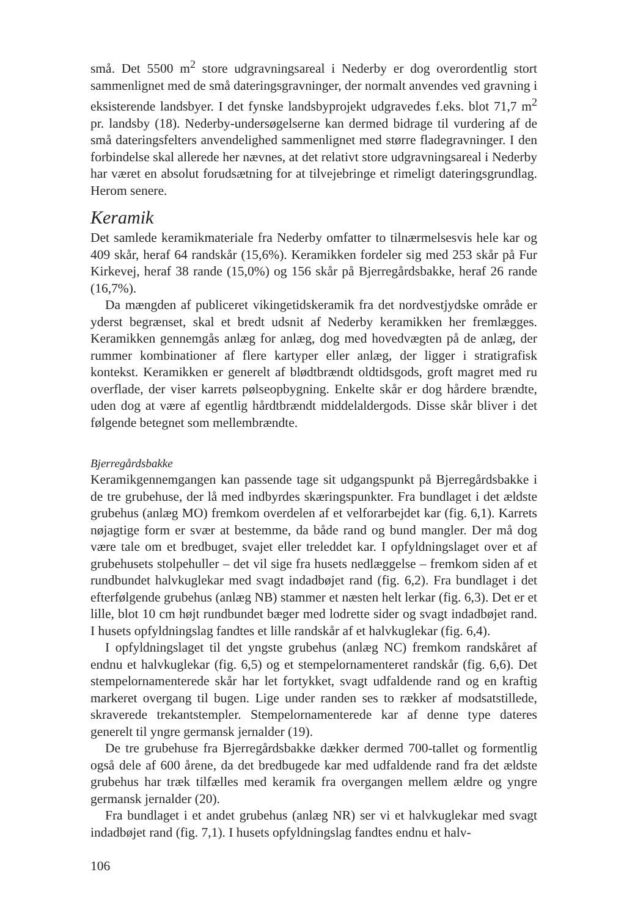små. Det 5500 m<sup>2</sup> store udgravningsareal i Nederby er dog overordentlig stort sammenlignet med de små dateringsgravninger, der normalt anvendes ved gravning i eksisterende landsbyer. I det fynske landsbyprojekt udgravedes f.eks. blot 71,7 m<sup>2</sup> pr. landsby (18). Nederby-undersøgelserne kan dermed bidrage til vurdering af de små dateringsfelters anvendelighed sammenlignet med større fladegravninger. I den forbindelse skal allerede her nævnes, at det relativt store udgravningsareal i Nederby har været en absolut forudsætning for at tilvejebringe et rimeligt dateringsgrundlag. Herom senere.
Keramik
Det samlede keramikmateriale fra Nederby omfatter to tilnærmelsesvis hele kar og 409 skår, heraf 64 randskår (15,6%). Keramikken fordeler sig med 253 skår på Fur Kirkevej, heraf 38 rande (15,0%) og 156 skår på Bjerregårdsbakke, heraf 26 rande (16,7%).
Da mængden af publiceret vikingetidskeramik fra det nordvestjydske område er yderst begrænset, skal et bredt udsnit af Nederby keramikken her fremlægges. Keramikken gennemgås anlæg for anlæg, dog med hovedvægten på de anlæg, der rummer kombinationer af flere kartyper eller anlæg, der ligger i stratigrafisk kontekst. Keramikken er generelt af blødtbrændt oldtidsgods, groft magret med ru overflade, der viser karrets pølseopbygning. Enkelte skår er dog hårdere brændte, uden dog at være af egentlig hårdtbrændt middelaldergods. Disse skår bliver i det følgende betegnet som mellembrændte.
Bjerregårdsbakke
Keramikgennemgangen kan passende tage sit udgangspunkt på Bjerregårdsbakke i de tre grubehuse, der lå med indbyrdes skæringspunkter. Fra bundlaget i det ældste grubehus (anlæg MO) fremkom overdelen af et velforarbejdet kar (fig. 6,1). Karrets nøjagtige form er svær at bestemme, da både rand og bund mangler. Der må dog være tale om et bredbuget, svajet eller treleddet kar. I opfyldningslaget over et af grubehusets stolpehuller – det vil sige fra husets nedlæggelse – fremkom siden af et rundbundet halvkuglekar med svagt indadbøjet rand (fig. 6,2). Fra bundlaget i det efterfølgende grubehus (anlæg NB) stammer et næsten helt lerkar (fig. 6,3). Det er et lille, blot 10 cm højt rundbundet bæger med lodrette sider og svagt indadbøjet rand. I husets opfyldningslag fandtes et lille randskår af et halvkuglekar (fig. 6,4).
I opfyldningslaget til det yngste grubehus (anlæg NC) fremkom randskåret af endnu et halvkuglekar (fig. 6,5) og et stempelornamenteret randskår (fig. 6,6). Det stempelornamenterede skår har let fortykket, svagt udfaldende rand og en kraftig markeret overgang til bugen. Lige under randen ses to rækker af modsatstillede, skraverede trekantstempler. Stempelornamenterede kar af denne type dateres generelt til yngre germansk jernalder (19).
De tre grubehuse fra Bjerregårdsbakke dækker dermed 700-tallet og formentlig også dele af 600 årene, da det bredbugede kar med udfaldende rand fra det ældste grubehus har træk tilfælles med keramik fra overgangen mellem ældre og yngre germansk jernalder (20).
Fra bundlaget i et andet grubehus (anlæg NR) ser vi et halvkuglekar med svagt indadbøjet rand (fig. 7,1). I husets opfyldningslag fandtes endnu et halv-
106